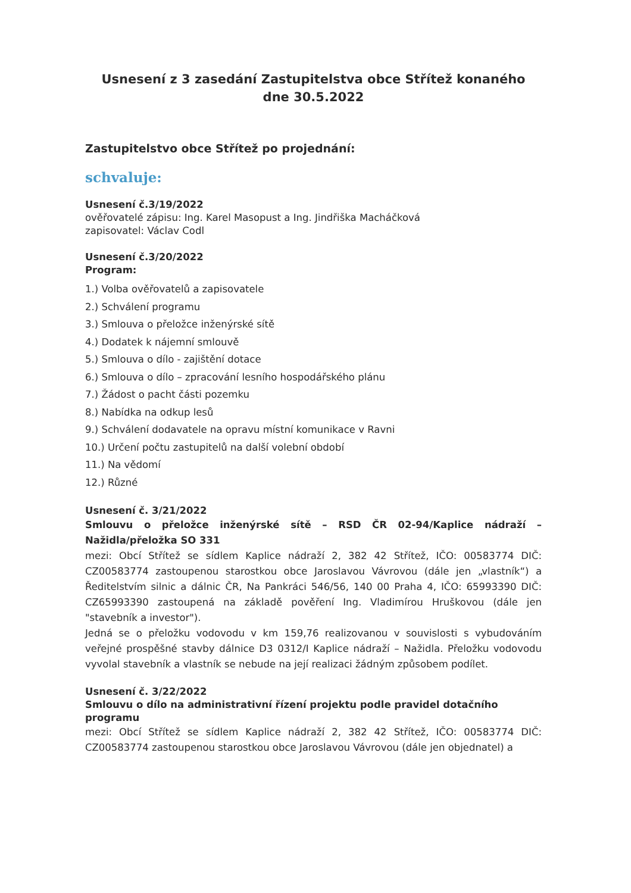Usnesení z 3 zasedání Zastupitelstva obce Střítež konaného
dne 30.5.2022
Zastupitelstvo obce Střítež po projednání:
schvaluje:
Usnesení č.3/19/2022
ověřovatelé zápisu: Ing. Karel Masopust a Ing. Jindřiška Macháčková
zapisovatel: Václav Codl
Usnesení č.3/20/2022
Program:
1.) Volba ověřovatelů a zapisovatele
2.) Schválení programu
3.) Smlouva o přeložce inženýrské sítě
4.) Dodatek k nájemní smlouvě
5.) Smlouva o dílo - zajištění dotace
6.) Smlouva o dílo – zpracování lesního hospodářského plánu
7.) Žádost o pacht části pozemku
8.) Nabídka na odkup lesů
9.) Schválení dodavatele na opravu místní komunikace v Ravni
10.) Určení počtu zastupitelů na další volební období
11.) Na vědomí
12.) Různé
Usnesení č. 3/21/2022
Smlouvu o přeložce inženýrské sítě – RSD ČR 02-94/Kaplice nádraží – Nažidla/přeložka SO 331
mezi: Obcí Střítež se sídlem Kaplice nádraží 2, 382 42 Střítež, IČO: 00583774 DIČ: CZ00583774 zastoupenou starostkou obce Jaroslavou Vávrovou (dále jen „vlastník“) a Ředitelstvím silnic a dálnic ČR, Na Pankráci 546/56, 140 00 Praha 4, IČO: 65993390 DIČ: CZ65993390 zastoupená na základě pověření Ing. Vladimírou Hruškovou (dále jen "stavebník a investor").
Jedná se o přeložku vodovodu v km 159,76 realizovanou v souvislosti s vybudováním veřejné prospěšné stavby dálnice D3 0312/I Kaplice nádraží – Nažidla. Přeložku vodovodu vyvolal stavebník a vlastník se nebude na její realizaci žádným způsobem podílet.
Usnesení č. 3/22/2022
Smlouvu o dílo na administrativní řízení projektu podle pravidel dotačního programu
mezi: Obcí Střítež se sídlem Kaplice nádraží 2, 382 42 Střítež, IČO: 00583774 DIČ: CZ00583774 zastoupenou starostkou obce Jaroslavou Vávrovou (dále jen objednatel) a